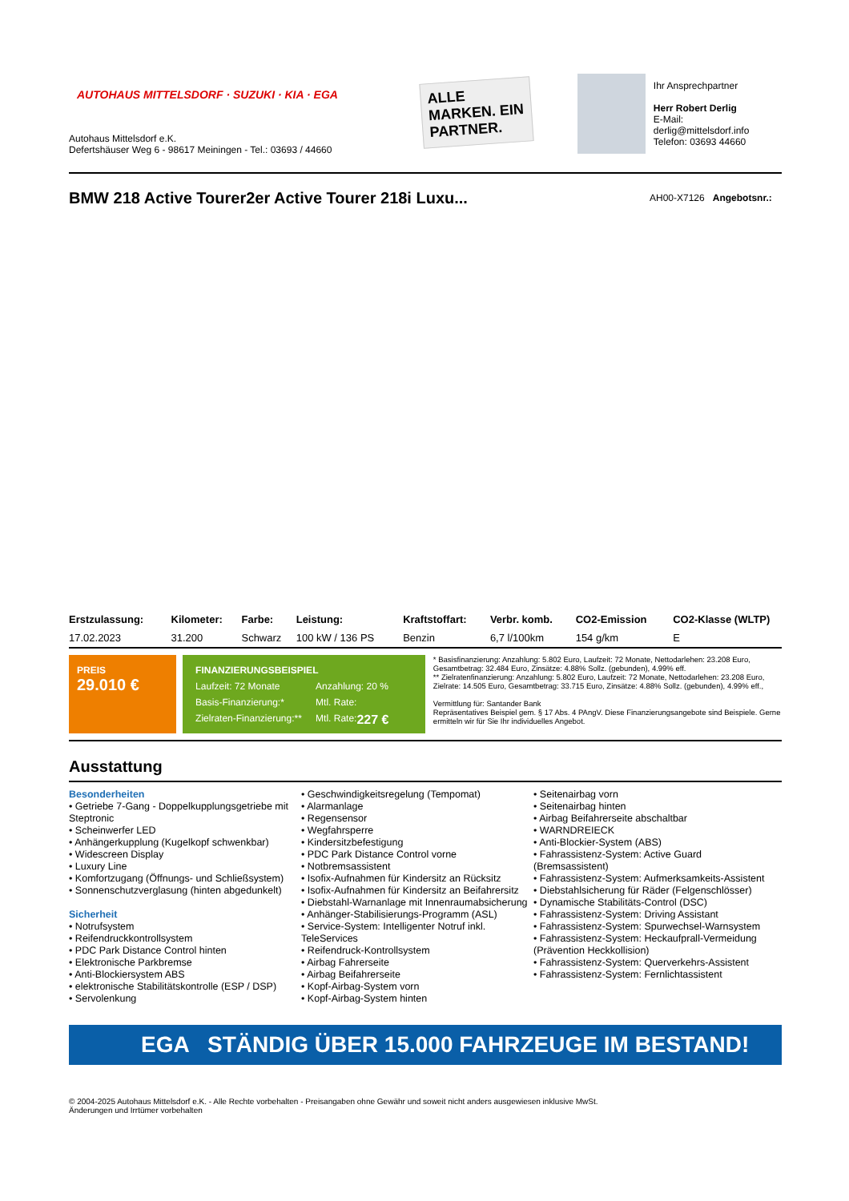AUTOHAUS MITTELSDORF · SUZUKI · KIA · EGA
Autohaus Mittelsdorf e.K.
Defertshäuser Weg 6 - 98617 Meiningen - Tel.: 03693 / 44660
ALLE MARKEN. EIN PARTNER.
Ihr Ansprechpartner
Herr Robert Derlig
E-Mail: derlig@mittelsdorf.info
Telefon: 03693 44660
BMW 218 Active Tourer2er Active Tourer 218i Luxu...
AH00-X7126 Angebotsnr.:
| Erstzulassung: | Kilometer: | Farbe: | Leistung: | Kraftstoffart: | Verbr. komb. | CO2-Emission | CO2-Klasse (WLTP) |
| --- | --- | --- | --- | --- | --- | --- | --- |
| 17.02.2023 | 31.200 | Schwarz | 100 kW / 136 PS | Benzin | 6,7 l/100km | 154 g/km | E |
PREIS
29.010 €
FINANZIERUNGSBEISPIEL
Laufzeit: 72 Monate Anzahlung: 20 %
Basis-Finanzierung:* Mtl. Rate:
Zielraten-Finanzierung:** Mtl. Rate: 227 €
* Basisfinanzierung: Anzahlung: 5.802 Euro, Laufzeit: 72 Monate, Nettodarlehen: 23.208 Euro, Gesamtbetrag: 32.484 Euro, Zinsätze: 4.88% Sollz. (gebunden), 4.99% eff.
** Zielratenfinanzierung: Anzahlung: 5.802 Euro, Laufzeit: 72 Monate, Nettodarlehen: 23.208 Euro, Zielrate: 14.505 Euro, Gesamtbetrag: 33.715 Euro, Zinsätze: 4.88% Sollz. (gebunden), 4.99% eff.,
Vermittlung für: Santander Bank
Repräsentatives Beispiel gem. § 17 Abs. 4 PAngV. Diese Finanzierungsangebote sind Beispiele. Gerne ermitteln wir für Sie Ihr individuelles Angebot.
Ausstattung
Besonderheiten
• Getriebe 7-Gang - Doppelkupplungsgetriebe mit Steptronic
• Scheinwerfer LED
• Anhängerkupplung (Kugelkopf schwenkbar)
• Widescreen Display
• Luxury Line
• Komfortzugang (Öffnungs- und Schließsystem)
• Sonnenschutzverglasung (hinten abgedunkelt)
Sicherheit
• Notrufsystem
• Reifendruckkontrollsystem
• PDC Park Distance Control hinten
• Elektronische Parkbremse
• Anti-Blockiersystem ABS
• elektronische Stabilitätskontrolle (ESP / DSP)
• Servolenkung
• Geschwindigkeitsregelung (Tempomat)
• Alarmanlage
• Regensensor
• Wegfahrsperre
• Kindersitzbefestigung
• PDC Park Distance Control vorne
• Notbremsassistent
• Isofix-Aufnahmen für Kindersitz an Rücksitz
• Isofix-Aufnahmen für Kindersitz an Beifahrersitz
• Diebstahl-Warnanlage mit Innenraumabsicherung
• Anhänger-Stabilisierungs-Programm (ASL)
• Service-System: Intelligenter Notruf inkl. TeleServices
• Reifendruck-Kontrollsystem
• Airbag Fahrerseite
• Airbag Beifahrerseite
• Kopf-Airbag-System vorn
• Kopf-Airbag-System hinten
• Seitenairbag vorn
• Seitenairbag hinten
• Airbag Beifahrerseite abschaltbar
• WARNDREIECK
• Anti-Blockier-System (ABS)
• Fahrassistenz-System: Active Guard (Bremsassistent)
• Fahrassistenz-System: Aufmerksamkeits-Assistent
• Diebstahlsicherung für Räder (Felgenschlösser)
• Dynamische Stabilitäts-Control (DSC)
• Fahrassistenz-System: Driving Assistant
• Fahrassistenz-System: Spurwechsel-Warnsystem
• Fahrassistenz-System: Heckaufprall-Vermeidung (Prävention Heckkollision)
• Fahrassistenz-System: Querverkehrs-Assistent
• Fahrassistenz-System: Fernlichtassistent
EGA STÄNDIG ÜBER 15.000 FAHRZEUGE IM BESTAND!
© 2004-2025 Autohaus Mittelsdorf e.K. - Alle Rechte vorbehalten - Preisangaben ohne Gewähr und soweit nicht anders ausgewiesen inklusive MwSt.
Änderungen und Irrtümer vorbehalten